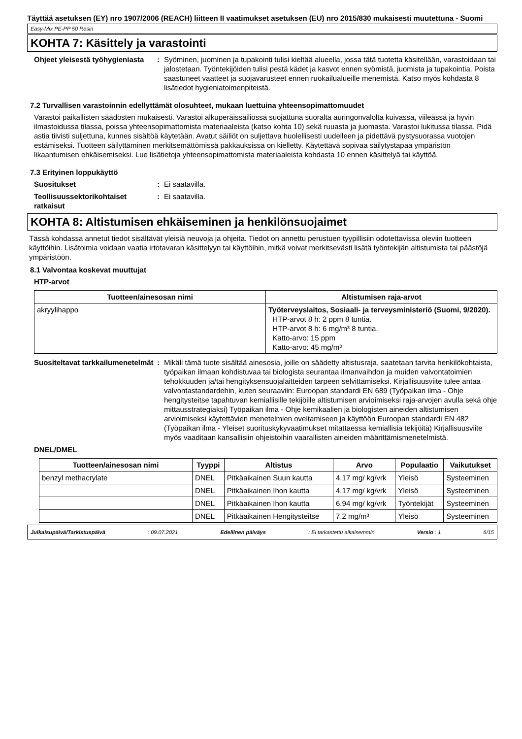Täyttää asetuksen (EY) nro 1907/2006 (REACH) liitteen II vaatimukset asetuksen (EU) nro 2015/830 mukaisesti muutettuna - Suomi
Easy-Mix PE-PP 50 Resin
KOHTA 7: Käsittely ja varastointi
Ohjeet yleisestä työhygieniasta
: Syöminen, juominen ja tupakointi tulisi kieltää alueella, jossa tätä tuotetta käsitellään, varastoidaan tai jalostetaan. Työntekijöiden tulisi pestä kädet ja kasvot ennen syömistä, juomista ja tupakointia. Poista saastuneet vaatteet ja suojavarusteet ennen ruokailualueille menemistä. Katso myös kohdasta 8 lisätiedot hygieniatoimenpiteistä.
7.2 Turvallisen varastoinnin edellyttämät olosuhteet, mukaan luettuina yhteensopimattomuudet
Varastoi paikallisten säädösten mukaisesti. Varastoi alkuperäissäiliössä suojattuna suoralta auringonvalolta kuivassa, viileässä ja hyvin ilmastoidussa tilassa, poissa yhteensopimattomista materiaaleista (katso kohta 10) sekä ruuasta ja juomasta. Varastoi lukitussa tilassa. Pidä astia tiivisti suljettuna, kunnes sisältöä käytetään. Avatut säiliöt on suljettava huolellisesti uudelleen ja pidettävä pystysuorassa vuotojen estämiseksi. Tuotteen säilyttäminen merkitsemättömissä pakkauksissa on kielletty. Käytettävä sopivaa säilytystapaa ympäristön likaantumisen ehkäisemiseksi. Lue lisätietoja yhteensopimattomista materiaaleista kohdasta 10 ennen käsittelyä tai käyttöä.
7.3 Erityinen loppukäyttö
Suositukset : Ei saatavilla.
Teollisuussektorikohtaiset ratkaisut
: Ei saatavilla.
KOHTA 8: Altistumisen ehkäiseminen ja henkilönsuojaimet
Tässä kohdassa annetut tiedot sisältävät yleisiä neuvoja ja ohjeita. Tiedot on annettu perustuen tyypillisiin odotettavissa oleviin tuotteen käyttöihin. Lisätoimia voidaan vaatia irtotavaran käsittelyyn tai käyttöihin, mitkä voivat merkitsevästi lisätä työntekijän altistumista tai päästöjä ympäristöön.
8.1 Valvontaa koskevat muuttujat
HTP-arvot
| Tuotteen/ainesosan nimi | Altistumisen raja-arvot |
| --- | --- |
| akryylihappo | Työterveyslaitos, Sosiaali- ja terveysministeriö (Suomi, 9/2020). HTP-arvot 8 h: 2 ppm 8 tuntia. HTP-arvot 8 h: 6 mg/m³ 8 tuntia. Katto-arvo: 15 ppm Katto-arvo: 45 mg/m³ |
Suositeltavat tarkkailumenetelmät
: Mikäli tämä tuote sisältää ainesosia, joille on säädetty altistusraja, saatetaan tarvita henkilökohtaista, työpaikan ilmaan kohdistuvaa tai biologista seurantaa ilmanvaihdon ja muiden valvontatoimien tehokkuuden ja/tai hengityksensuojalaitteiden tarpeen selvittämiseksi. Kirjallisuusviite tulee antaa valvontastandardehin, kuten seuraaviin: Euroopan standardi EN 689 (Työpaikan ilma - Ohje hengitysteitse tapahtuvan kemiallisille tekijöille altistumisen arvioimiseksi raja-arvojen avulla sekä ohje mittausstrategiaksi) Työpaikan ilma - Ohje kemikaalien ja biologisten aineiden altistumisen arvioimiseksi käytettävien menetelmien oveltamiseen ja käyttöön Euroopan standardi EN 482 (Työpaikan ilma - Yleiset suorituskykyvaatimukset mitattaessa kemiallisia tekijöitä) Kirjallisuusviite myös vaaditaan kansallisiin ohjeistoihin vaarallisten aineiden määrittämismenetelmistä.
DNEL/DMEL
| Tuotteen/ainesosan nimi | Tyyppi | Altistus | Arvo | Populaatio | Vaikutukset |
| --- | --- | --- | --- | --- | --- |
| benzyl methacrylate | DNEL | Pitkäaikainen Suun kautta | 4.17 mg/ kg/vrk | Yleisö | Systeeminen |
| | DNEL | Pitkäaikainen Ihon kautta | 4.17 mg/ kg/vrk | Yleisö | Systeeminen |
| | DNEL | Pitkäaikainen Ihon kautta | 6.94 mg/ kg/vrk | Työntekijät | Systeeminen |
| | DNEL | Pitkäaikainen Hengitysteitse | 7.2 mg/m³ | Yleisö | Systeeminen |
Julkaisupäivä/Tarkistuspäivä: 09.07.2021 Edellinen päiväys: Ei tarkastettu aikaisemmin Versio : 1 6/15